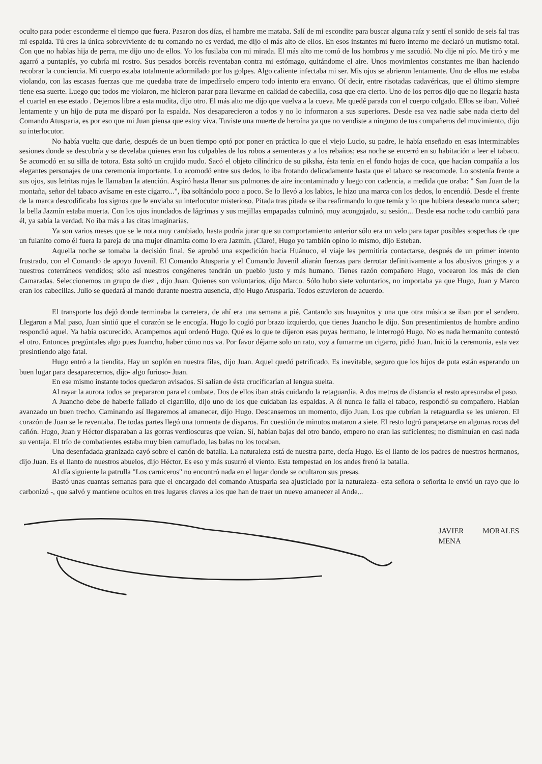oculto para poder esconderme el tiempo que fuera. Pasaron dos días, el hambre me mataba. Salí de mi escondite para buscar alguna raíz y sentí el sonido de seis fal tras mi espalda. Tú eres la única sobreviviente de tu comando no es verdad, me dijo el más alto de ellos. En esos instantes mi fuero interno me declaró un mutismo total. Con que no hablas hija de perra, me dijo uno de ellos. Yo los fusilaba con mi mirada. El más alto me tomó de los hombros y me sacudió. No dije ni pío. Me tiró y me agarró a puntapiés, yo cubría mi rostro. Sus pesados borcéis reventaban contra mi estómago, quitándome el aire. Unos movimientos constantes me iban haciendo recobrar la conciencia. Mi cuerpo estaba totalmente adormilado por los golpes. Algo caliente infectaba mi ser. Mis ojos se abrieron lentamente. Uno de ellos me estaba violando, con las escasas fuerzas que me quedaba trate de impedírselo empero todo intento era envano. Oí decir, entre risotadas cadavéricas, que el último siempre tiene esa suerte. Luego que todos me violaron, me hicieron parar para llevarme en calidad de cabecilla, cosa que era cierto. Uno de los perros dijo que no llegaría hasta el cuartel en ese estado . Dejemos libre a esta mudita, dijo otro. El más alto me dijo que vuelva a la cueva. Me quedé parada con el cuerpo colgado. Ellos se iban. Volteé lentamente y un hijo de puta me disparó por la espalda. Nos desaparecieron a todos y no lo informaron a sus superiores. Desde esa vez nadie sabe nada cierto del Comando Atusparia, es por eso que mi Juan piensa que estoy viva. Tuviste una muerte de heroína ya que no vendiste a ninguno de tus compañeros del movimiento, dijo su interlocutor.
No había vuelta que darle, después de un buen tiempo optó por poner en práctica lo que el viejo Lucio, su padre, le había enseñado en esas interminables sesiones donde se descubría y se develaba quienes eran los culpables de los robos a sementeras y a los rebaños; esa noche se encerró en su habitación a leer el tabaco. Se acomodó en su silla de totora. Esta soltó un crujido mudo. Sacó el objeto cilíndrico de su piksha, ésta tenía en el fondo hojas de coca, que hacían compañía a los elegantes personajes de una ceremonia importante. Lo acomodó entre sus dedos, lo iba frotando delicadamente hasta que el tabaco se reacomode. Lo sostenía frente a sus ojos, sus letritas rojas le llamaban la atención. Aspiró hasta llenar sus pulmones de aire incontaminado y luego con cadencia, a medida que oraba: " San Juan de la montaña, señor del tabaco avísame en este cigarro...", iba soltándolo poco a poco. Se lo llevó a los labios, le hizo una marca con los dedos, lo encendió. Desde el frente de la marca descodificaba los signos que le enviaba su interlocutor misterioso. Pitada tras pitada se iba reafirmando lo que temía y lo que hubiera deseado nunca saber; la bella Jazmín estaba muerta. Con los ojos inundados de lágrimas y sus mejillas empapadas culminó, muy acongojado, su sesión... Desde esa noche todo cambió para él, ya sabía la verdad. No iba más a las citas imaginarias.
Ya son varios meses que se le nota muy cambiado, hasta podría jurar que su comportamiento anterior sólo era un velo para tapar posibles sospechas de que un fulanito como él fuera la pareja de una mujer dinamita como lo era Jazmín. ¡Claro!, Hugo yo también opino lo mismo, dijo Esteban.
Aquella noche se tomaba la decisión final. Se aprobó una expedición hacia Huánuco, el viaje les permitiría contactarse, después de un primer intento frustrado, con el Comando de apoyo Juvenil. El Comando Atusparia y el Comando Juvenil aliarán fuerzas para derrotar definitivamente a los abusivos gringos y a nuestros coterráneos vendidos; sólo así nuestros congéneres tendrán un pueblo justo y más humano. Tienes razón compañero Hugo, vocearon los más de cien Camaradas. Seleccionemos un grupo de diez , dijo Juan. Quienes son voluntarios, dijo Marco. Sólo hubo siete voluntarios, no importaba ya que Hugo, Juan y Marco eran los cabecillas. Julio se quedará al mando durante nuestra ausencia, dijo Hugo Atusparia. Todos estuvieron de acuerdo.
El transporte los dejó donde terminaba la carretera, de ahí era una semana a pié. Cantando sus huaynitos y una que otra música se iban por el sendero. Llegaron a Mal paso, Juan sintió que el corazón se le encogía. Hugo lo cogió por brazo izquierdo, que tienes Juancho le dijo. Son presentimientos de hombre andino respondió aquel. Ya había oscurecido. Acampemos aquí ordenó Hugo. Qué es lo que te dijeron esas puyas hermano, le interrogó Hugo. No es nada hermanito contestó el otro. Entonces pregúntales algo pues Juancho, haber cómo nos va. Por favor déjame solo un rato, voy a fumarme un cigarro, pidió Juan. Inició la ceremonia, esta vez presintiendo algo fatal.
Hugo entró a la tiendita. Hay un soplón en nuestra filas, dijo Juan. Aquel quedó petrificado. Es inevitable, seguro que los hijos de puta están esperando un buen lugar para desaparecernos, dijo- algo furioso- Juan.
En ese mismo instante todos quedaron avisados. Si salían de ésta crucificarían al lengua suelta.
Al rayar la aurora todos se prepararon para el combate. Dos de ellos iban atrás cuidando la retaguardia. A dos metros de distancia el resto apresuraba el paso.
A Juancho debe de haberle fallado el cigarrillo, dijo uno de los que cuidaban las espaldas. A él nunca le falla el tabaco, respondió su compañero. Habían avanzado un buen trecho. Caminando así llegaremos al amanecer, dijo Hugo. Descansemos un momento, dijo Juan. Los que cubrían la retaguardia se les unieron. El corazón de Juan se le reventaba. De todas partes llegó una tormenta de disparos. En cuestión de minutos mataron a siete. El resto logró parapetarse en algunas rocas del cañón. Hugo, Juan y Héctor disparaban a las gorras verdioscuras que veían. Sí, habían bajas del otro bando, empero no eran las suficientes; no disminuían en casi nada su ventaja. El trío de combatientes estaba muy bien camuflado, las balas no los tocaban.
Una desenfadada granizada cayó sobre el canón de batalla. La naturaleza está de nuestra parte, decía Hugo. Es el llanto de los padres de nuestros hermanos, dijo Juan. Es el llanto de nuestros abuelos, dijo Héctor. Es eso y más susurró el viento. Esta tempestad en los andes frenó la batalla.
Al día siguiente la patrulla "Los carniceros" no encontró nada en el lugar donde se ocultaron sus presas.
Bastó unas cuantas semanas para que el encargado del comando Atusparia sea ajusticiado por la naturaleza- esta señora o señorita le envió un rayo que lo carbonizó -, que salvó y mantiene ocultos en tres lugares claves a los que han de traer un nuevo amanecer al Ande...
JAVIER MORALES MENA